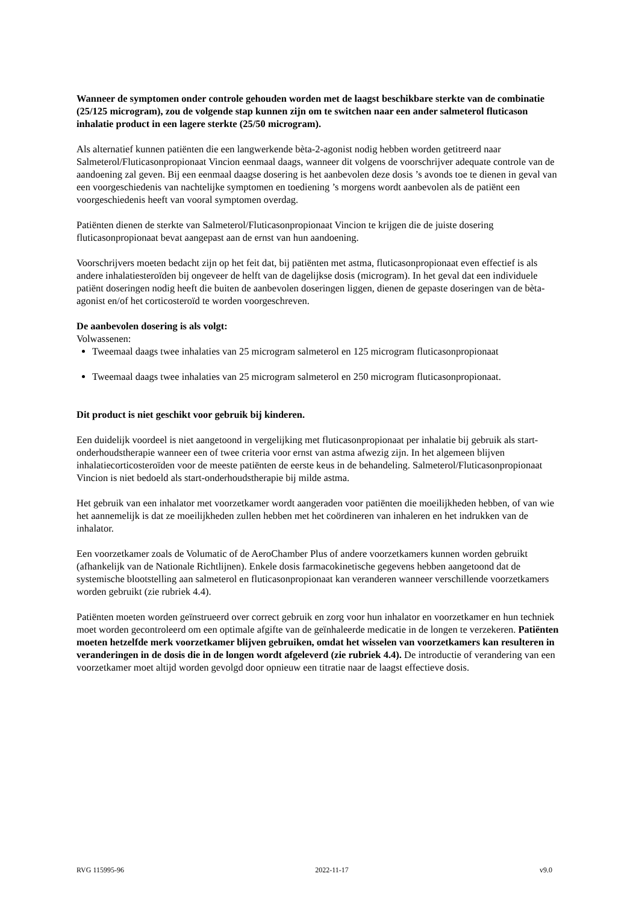Wanneer de symptomen onder controle gehouden worden met de laagst beschikbare sterkte van de combinatie (25/125 microgram), zou de volgende stap kunnen zijn om te switchen naar een ander salmeterol fluticason inhalatie product in een lagere sterkte (25/50 microgram).
Als alternatief kunnen patiënten die een langwerkende bèta-2-agonist nodig hebben worden getitreerd naar Salmeterol/Fluticasonpropionaat Vincion eenmaal daags, wanneer dit volgens de voorschrijver adequate controle van de aandoening zal geven. Bij een eenmaal daagse dosering is het aanbevolen deze dosis ’s avonds toe te dienen in geval van een voorgeschiedenis van nachtelijke symptomen en toediening ’s morgens wordt aanbevolen als de patiënt een voorgeschiedenis heeft van vooral symptomen overdag.
Patiënten dienen de sterkte van Salmeterol/Fluticasonpropionaat Vincion te krijgen die de juiste dosering fluticasonpropionaat bevat aangepast aan de ernst van hun aandoening.
Voorschrijvers moeten bedacht zijn op het feit dat, bij patiënten met astma, fluticasonpropionaat even effectief is als andere inhalatiesteroïden bij ongeveer de helft van de dagelijkse dosis (microgram). In het geval dat een individuele patiënt doseringen nodig heeft die buiten de aanbevolen doseringen liggen, dienen de gepaste doseringen van de bèta-agonist en/of het corticosteroïd te worden voorgeschreven.
De aanbevolen dosering is als volgt:
Volwassenen:
Tweemaal daags twee inhalaties van 25 microgram salmeterol en 125 microgram fluticasonpropionaat
Tweemaal daags twee inhalaties van 25 microgram salmeterol en 250 microgram fluticasonpropionaat.
Dit product is niet geschikt voor gebruik bij kinderen.
Een duidelijk voordeel is niet aangetoond in vergelijking met fluticasonpropionaat per inhalatie bij gebruik als start-onderhoudstherapie wanneer een of twee criteria voor ernst van astma afwezig zijn. In het algemeen blijven inhalatiecorticosteroïden voor de meeste patiënten de eerste keus in de behandeling. Salmeterol/Fluticasonpropionaat Vincion is niet bedoeld als start-onderhoudstherapie bij milde astma.
Het gebruik van een inhalator met voorzetkamer wordt aangeraden voor patiënten die moeilijkheden hebben, of van wie het aannemelijk is dat ze moeilijkheden zullen hebben met het coördineren van inhaleren en het indrukken van de inhalator.
Een voorzetkamer zoals de Volumatic of de AeroChamber Plus of andere voorzetkamers kunnen worden gebruikt (afhankelijk van de Nationale Richtlijnen). Enkele dosis farmacokinetische gegevens hebben aangetoond dat de systemische blootstelling aan salmeterol en fluticasonpropionaat kan veranderen wanneer verschillende voorzetkamers worden gebruikt (zie rubriek 4.4).
Patiënten moeten worden geïnstrueerd over correct gebruik en zorg voor hun inhalator en voorzetkamer en hun techniek moet worden gecontroleerd om een optimale afgifte van de geïnhaleerde medicatie in de longen te verzekeren. Patiënten moeten hetzelfde merk voorzetkamer blijven gebruiken, omdat het wisselen van voorzetkamers kan resulteren in veranderingen in de dosis die in de longen wordt afgeleverd (zie rubriek 4.4). De introductie of verandering van een voorzetkamer moet altijd worden gevolgd door opnieuw een titratie naar de laagst effectieve dosis.
RVG 115995-96 2022-11-17 v9.0